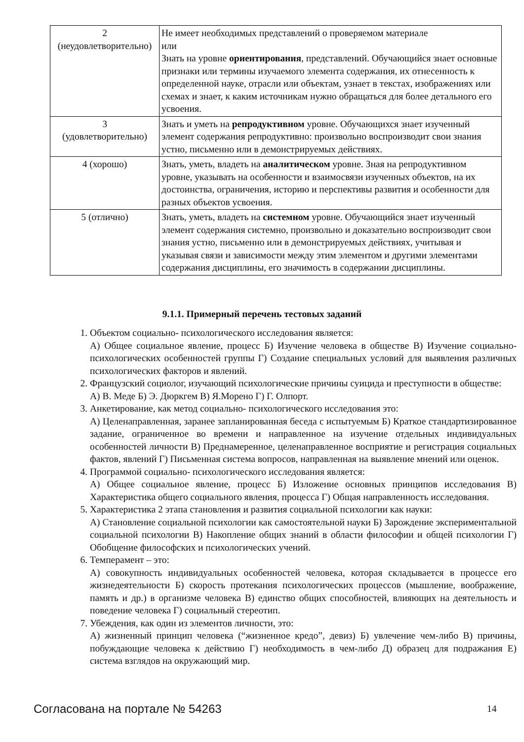| 2 (неудовлетворительно) | Не имеет необходимых представлений о проверяемом материале или Знать на уровне ориентирования , представлений. Обучающийся знает основные признаки или термины изучаемого элемента содержания, их отнесенность к определенной науке, отрасли или объектам, узнает в текстах, изображениях или схемах и знает, к каким источникам нужно обращаться для более детального его усвоения. |
| 3 (удовлетворительно) | Знать и уметь на репродуктивном уровне. Обучающихся знает изученный элемент содержания репродуктивно: произвольно воспроизводит свои знания устно, письменно или в демонстрируемых действиях. |
| 4 (хорошо) | Знать, уметь, владеть на аналитическом уровне. Зная на репродуктивном уровне, указывать на особенности и взаимосвязи изученных объектов, на их достоинства, ограничения, историю и перспективы развития и особенности для разных объектов усвоения. |
| 5 (отлично) | Знать, уметь, владеть на системном уровне. Обучающийся знает изученный элемент содержания системно, произвольно и доказательно воспроизводит свои знания устно, письменно или в демонстрируемых действиях, учитывая и указывая связи и зависимости между этим элементом и другими элементами содержания дисциплины, его значимость в содержании дисциплины. |
9.1.1. Примерный перечень тестовых заданий
1. Объектом социально- психологического исследования является:
А) Общее социальное явление, процесс Б) Изучение человека в обществе В) Изучение социально- психологических особенностей группы Г) Создание специальных условий для выявления различных психологических факторов и явлений.
2. Французский социолог, изучающий психологические причины суицида и преступности в обществе:
А) В. Меде Б) Э. Дюркгем В) Я.Морено Г) Г. Олпорт.
3. Анкетирование, как метод социально- психологического исследования это:
А) Целенаправленная, заранее запланированная беседа с испытуемым Б) Краткое стандартизированное задание, ограниченное во времени и направленное на изучение отдельных индивидуальных особенностей личности В) Преднамеренное, целенаправленное восприятие и регистрация социальных фактов, явлений Г) Письменная система вопросов, направленная на выявление мнений или оценок.
4. Программой социально- психологического исследования является:
А) Общее социальное явление, процесс Б) Изложение основных принципов исследования В) Характеристика общего социального явления, процесса Г) Общая направленность исследования.
5. Характеристика 2 этапа становления и развития социальной психологии как науки:
А) Становление социальной психологии как самостоятельной науки Б) Зарождение экспериментальной социальной психологии В) Накопление общих знаний в области философии и общей психологии Г) Обобщение философских и психологических учений.
6. Темперамент – это:
А) совокупность индивидуальных особенностей человека, которая складывается в процессе его жизнедеятельности Б) скорость протекания психологических процессов (мышление, воображение, память и др.) в организме человека В) единство общих способностей, влияющих на деятельность и поведение человека Г) социальный стереотип.
7. Убеждения, как один из элементов личности, это:
А) жизненный принцип человека (“жизненное кредо”, девиз) Б) увлечение чем-либо В) причины, побуждающие человека к действию Г) необходимость в чем-либо Д) образец для подражания Е) система взглядов на окружающий мир.
Согласована на портале № 54263 14